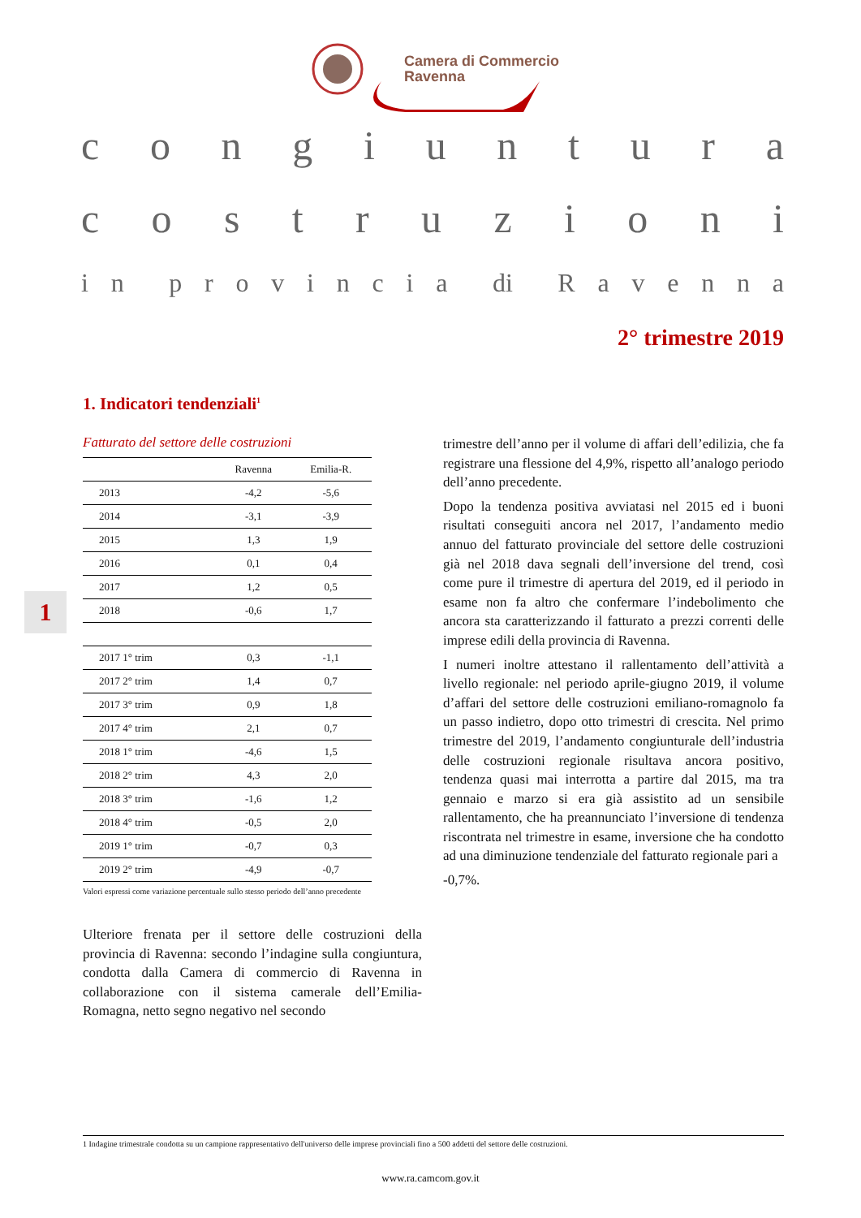Camera di Commercio
Ravenna
congiuntura
costruzioni
in provincia di Ravenna
2° trimestre 2019
1. Indicatori tendenziali<sup>1</sup>
1
Fatturato del settore delle costruzioni
| | Ravenna | Emilia-R. |
| --- | --- | --- |
| 2013 | -4,2 | -5,6 |
| 2014 | -3,1 | -3,9 |
| 2015 | 1,3 | 1,9 |
| 2016 | 0,1 | 0,4 |
| 2017 | 1,2 | 0,5 |
| 2018 | -0,6 | 1,7 |
| 2017 1° trim | 0,3 | -1,1 |
| 2017 2° trim | 1,4 | 0,7 |
| 2017 3° trim | 0,9 | 1,8 |
| 2017 4° trim | 2,1 | 0,7 |
| 2018 1° trim | -4,6 | 1,5 |
| 2018 2° trim | 4,3 | 2,0 |
| 2018 3° trim | -1,6 | 1,2 |
| 2018 4° trim | -0,5 | 2,0 |
| 2019 1° trim | -0,7 | 0,3 |
| 2019 2° trim | -4,9 | -0,7 |
Valori espressi come variazione percentuale sullo stesso periodo dell’anno precedente
Ulteriore frenata per il settore delle costruzioni della provincia di Ravenna: secondo l’indagine sulla congiuntura, condotta dalla Camera di commercio di Ravenna in collaborazione con il sistema camerale dell’Emilia-Romagna, netto segno negativo nel secondo
trimestre dell’anno per il volume di affari dell’edilizia, che fa registrare una flessione del 4,9%, rispetto all’analogo periodo dell’anno precedente.
Dopo la tendenza positiva avviatasi nel 2015 ed i buoni risultati conseguiti ancora nel 2017, l’andamento medio annuo del fatturato provinciale del settore delle costruzioni già nel 2018 dava segnali dell’inversione del trend, così come pure il trimestre di apertura del 2019, ed il periodo in esame non fa altro che confermare l’indebolimento che ancora sta caratterizzando il fatturato a prezzi correnti delle imprese edili della provincia di Ravenna.
I numeri inoltre attestano il rallentamento dell’attività a livello regionale: nel periodo aprile-giugno 2019, il volume d’affari del settore delle costruzioni emiliano-romagnolo fa un passo indietro, dopo otto trimestri di crescita. Nel primo trimestre del 2019, l’andamento congiunturale dell’industria delle costruzioni regionale risultava ancora positivo, tendenza quasi mai interrotta a partire dal 2015, ma tra gennaio e marzo si era già assistito ad un sensibile rallentamento, che ha preannunciato l’inversione di tendenza riscontrata nel trimestre in esame, inversione che ha condotto ad una diminuzione tendenziale del fatturato regionale pari a
-0,7%.
1 Indagine trimestrale condotta su un campione rappresentativo dell'universo delle imprese provinciali fino a 500 addetti del settore delle costruzioni.
www.ra.camcom.gov.it